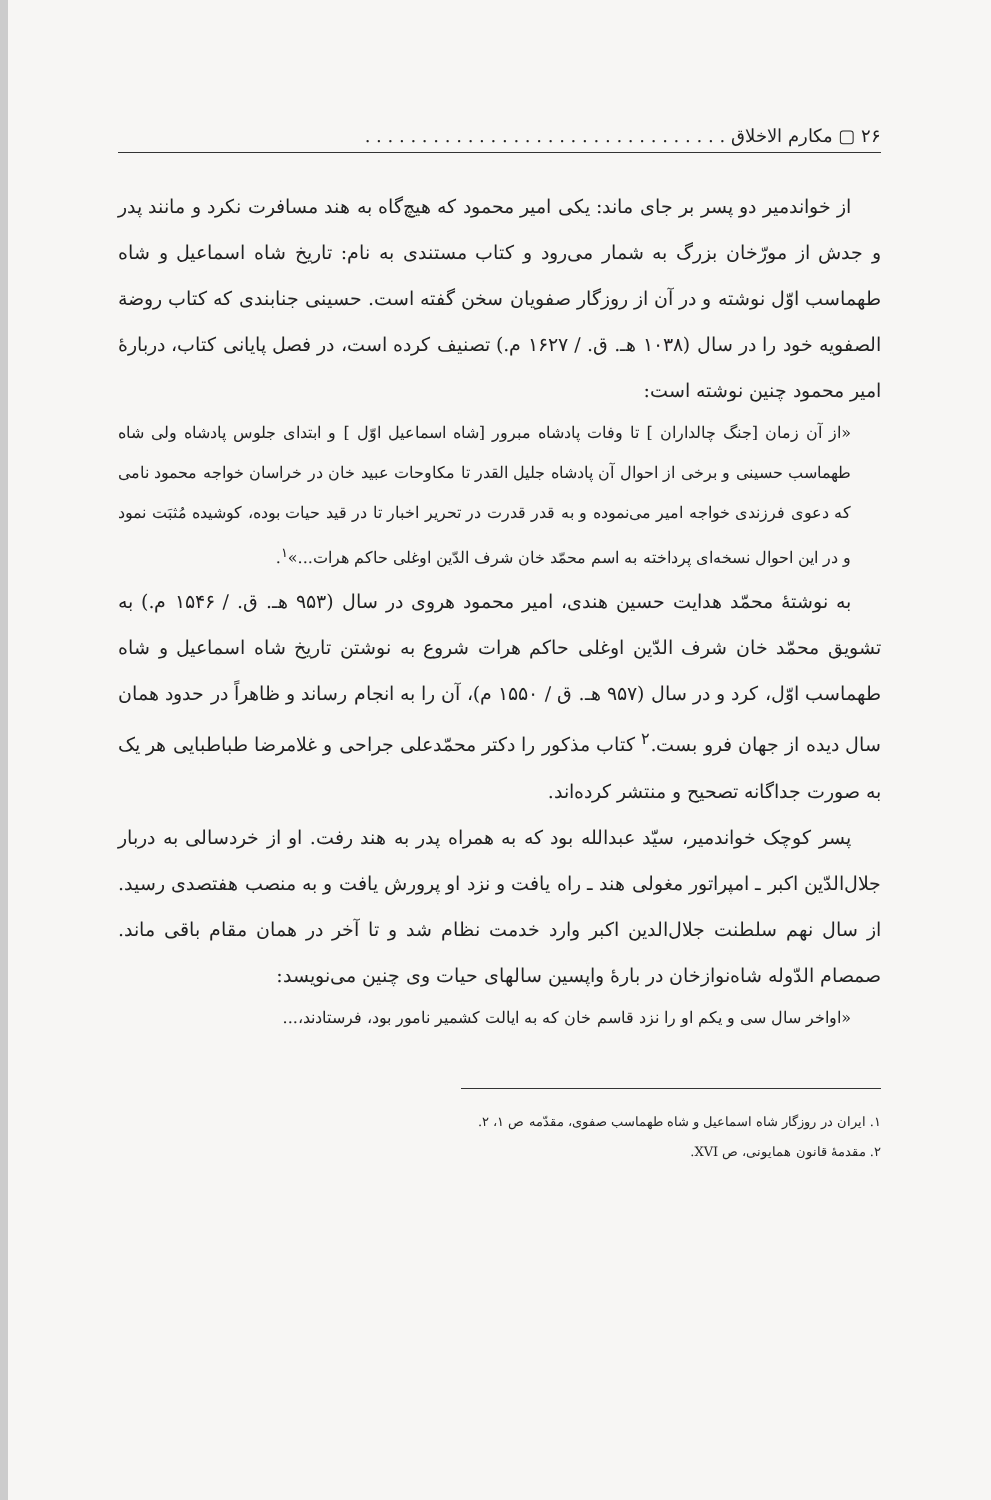۲۶ ▢ مکارم الاخلاق . . . . . . . . . . . . . . . . . . . . . . . . . . . . . . . .
از خواندمیر دو پسر بر جای ماند: یکی امیر محمود که هیچ‌گاه به هند مسافرت نکرد و مانند پدر و جدش از مورّخان بزرگ به شمار می‌رود و کتاب مستندی به نام: تاریخ شاه اسماعیل و شاه طهماسب اوّل نوشته و در آن از روزگار صفویان سخن گفته است. حسینی جنابندی که کتاب روضة الصفویه خود را در سال (۱۰۳۸ هـ. ق. / ۱۶۲۷ م.) تصنیف کرده است، در فصل پایانی کتاب، دربارهٔ امیر محمود چنین نوشته است:
«از آن زمان [جنگ چالداران ] تا وفات پادشاه مبرور [شاه اسماعیل اوّل ] و ابتدای جلوس پادشاه ولی شاه طهماسب حسینی و برخی از احوال آن پادشاه جلیل القدر تا مکاوحات عبید خان در خراسان خواجه محمود نامی که دعوی فرزندی خواجه امیر می‌نموده و به قدر قدرت در تحریر اخبار تا در قید حیات بوده، کوشیده مُثبَت نمود و در این احوال نسخه‌ای پرداخته به اسم محمّد خان شرف الدّین اوغلی حاکم هرات...»<sup>۱</sup>.
به نوشتهٔ محمّد هدایت حسین هندی، امیر محمود هروی در سال (۹۵۳ هـ. ق. / ۱۵۴۶ م.) به تشویق محمّد خان شرف الدّین اوغلی حاکم هرات شروع به نوشتن تاریخ شاه اسماعیل و شاه طهماسب اوّل، کرد و در سال (۹۵۷ هـ. ق / ۱۵۵۰ م)، آن را به انجام رساند و ظاهراً در حدود همان سال دیده از جهان فرو بست.<sup>۲</sup> کتاب مذکور را دکتر محمّدعلی جراحی و غلامرضا طباطبایی هر یک به صورت جداگانه تصحیح و منتشر کرده‌اند.
پسر کوچک خواندمیر، سیّد عبدالله بود که به همراه پدر به هند رفت. او از خردسالی به دربار جلال‌الدّین اکبر ـ امپراتور مغولی هند ـ راه یافت و نزد او پرورش یافت و به منصب هفتصدی رسید. از سال نهم سلطنت جلال‌الدین اکبر وارد خدمت نظام شد و تا آخر در همان مقام باقی ماند. صمصام الدّوله شاه‌نوازخان در بارهٔ واپسین سالهای حیات وی چنین می‌نویسد:
«اواخر سال سی و یکم او را نزد قاسم خان که به ایالت کشمیر نامور بود، فرستادند،...
۱. ایران در روزگار شاه اسماعیل و شاه طهماسب صفوی، مقدّمه ص ۱، ۲.
۲. مقدمهٔ قانون همایونی، ص XVI.